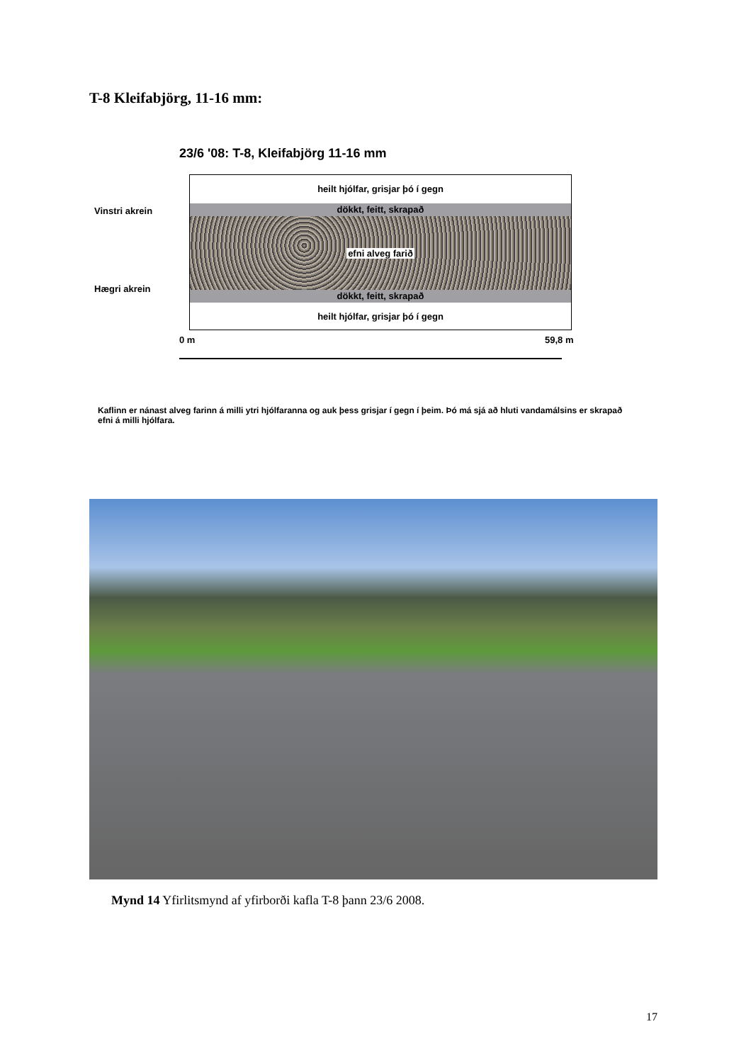T-8 Kleifabjörg, 11-16 mm:
23/6 '08: T-8, Kleifabjörg 11-16 mm
Vinstri akrein
heilt hjólfar, grisjar þó í gegn
dökkt, feitt, skrapað
efni alveg farið
dökkt, feitt, skrapað
heilt hjólfar, grisjar þó í gegn
Hægri akrein
0 m 59,8 m
Kaflinn er nánast alveg farinn á milli ytri hjólfaranna og auk þess grisjar í gegn í þeim. Þó má sjá að hluti vandamálsins er skrapað efni á milli hjólfara.
Mynd 14 Yfirlitsmynd af yfirborði kafla T-8 þann 23/6 2008.
17